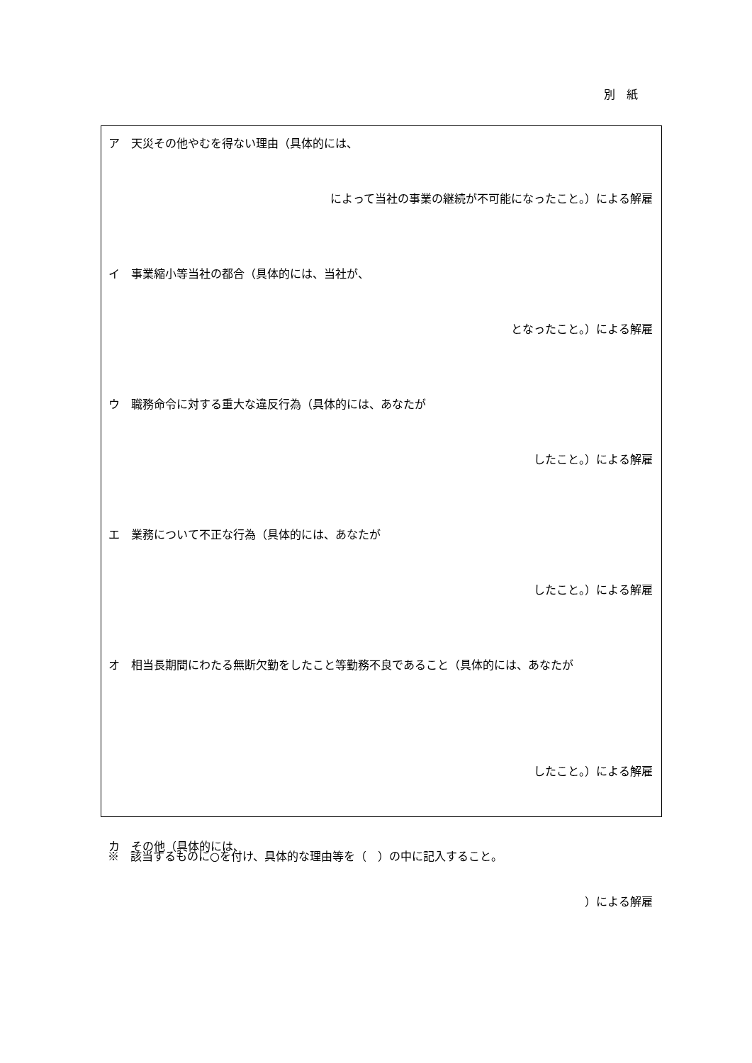別　紙
ア　天災その他やむを得ない理由（具体的には、
によって当社の事業の継続が不可能になったこと。）による解雇
イ　事業縮小等当社の都合（具体的には、当社が、
となったこと。）による解雇
ウ　職務命令に対する重大な違反行為（具体的には、あなたが
したこと。）による解雇
エ　業務について不正な行為（具体的には、あなたが
したこと。）による解雇
オ　相当長期間にわたる無断欠勤をしたこと等勤務不良であること（具体的には、あなたが
したこと。）による解雇
カ　その他（具体的には、
）による解雇
※　該当するものに○を付け、具体的な理由等を（　）の中に記入すること。